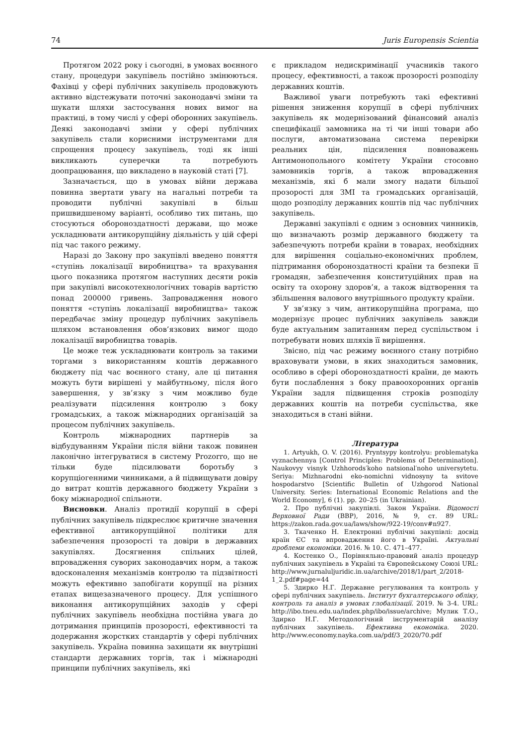74 Juris Europensis Scientia
Протягом 2022 року і сьогодні, в умовах воєнного стану, процедури закупівель постійно змінюються. Фахівці у сфері публічних закупівель продовжують активно відстежувати поточні законодавчі зміни та шукати шляхи застосування нових вимог на практиці, в тому числі у сфері оборонних закупівель. Деякі законодавчі зміни у сфері публічних закупівель стали корисними інструментами для спрощення процесу закупівель, тоді як інші викликають суперечки та потребують доопрацювання, що викладено в науковій статі [7].
Зазначається, що в умовах війни держава повинна звертати увагу на нагальні потреби та проводити публічні закупівлі в більш пришвидшеному варіанті, особливо тих питань, що стосуються обороноздатності держави, що може ускладнювати антикорупційну діяльність у цій сфері під час такого режиму.
Наразі до Закону про закупівлі введено поняття «ступінь локалізації виробництва» та врахування цього показника протягом наступних десяти років при закупівлі високотехнологічних товарів вартістю понад 200000 гривень. Запровадження нового поняття «ступінь локалізації виробництва» також передбачає зміну процедур публічних закупівель шляхом встановлення обов’язкових вимог щодо локалізації виробництва товарів.
Це може теж ускладнювати контроль за такими торгами з використанням коштів державного бюджету під час воєнного стану, але ці питання можуть бути вирішені у майбутньому, після його завершення, у зв’язку з чим можливо буде реалізувати підсилення контролю з боку громадських, а також міжнародних організацій за процесом публічних закупівель.
Контроль міжнародних партнерів за відбудуванням України після війни також повинен лаконічно інтегруватися в систему Prozorro, що не тільки буде підсилювати боротьбу з корупціогенними чинниками, а й підвищувати довіру до витрат коштів державного бюджету України з боку міжнародної спільноти.
Висновки. Аналіз протидії корупції в сфері публічних закупівель підкреслює критичне значення ефективної антикорупційної політики для забезпечення прозорості та довіри в державних закупівлях. Досягнення спільних цілей, впровадження суворих законодавчих норм, а також вдосконалення механізмів контролю та підзвітності можуть ефективно запобігати корупції на різних етапах вищезазначеного процесу. Для успішного виконання антикорупційних заходів у сфері публічних закупівель необхідна постійна увага до дотримання принципів прозорості, ефективності та додержання жорстких стандартів у сфері публічних закупівель. Україна повинна захищати як внутрішні стандарти державних торгів, так і міжнародні принципи публічних закупівель, які
є прикладом недискримінації учасників такого процесу, ефективності, а також прозорості розподілу державних коштів.
Важливої уваги потребують такі ефективні рішення зниження корупції в сфері публічних закупівель як модернізований фінансовий аналіз специфікації замовника на ті чи інші товари або послуги, автоматизована система перевірки реальних цін, підсилення повноважень Антимонопольного комітету України стосовно замовників торгів, а також впровадження механізмів, які б мали змогу надати більшої прозорості для ЗМІ та громадських організацій, щодо розподілу державних коштів під час публічних закупівель.
Державні закупівлі є одним з основних чинників, що визначають розмір державного бюджету та забезпечують потреби країни в товарах, необхідних для вирішення соціально-економічних проблем, підтримання обороноздатності країни та безпеки її громадян, забезпечення конституційних прав на освіту та охорону здоров’я, а також відтворення та збільшення валового внутрішнього продукту країни.
У зв’язку з чим, антикорупційна програма, що модернізує процес публічних закупівель завжди буде актуальним запитанням перед суспільством і потребувати нових шляхів її вирішення.
Звісно, під час режиму воєнного стану потрібно враховувати умови, в яких знаходиться замовник, особливо в сфері обороноздатності країни, де мають бути послаблення з боку правоохоронних органів України задля підвищення строків розподілу державних коштів на потреби суспільства, яке знаходиться в стані війни.
Література
1. Artyukh, O. V. (2016). Pryntsypy kontrolyu: problematyka vyznachennya [Control Principles: Problems of Determination]. Naukovyy visnyk Uzhhorods′koho natsional′noho universytetu. Seriya: Mizhnarodni eko-nomichni vidnosyny ta svitove hospodarstvo [Scientific Bulletin of Uzhgorod National University. Series: International Economic Relations and the World Economy], 6 (1). pp. 20–25 (in Ukrainian).
2. Про публічні закупівлі. Закон України. Відомості Верховної Ради (ВВР), 2016, № 9, ст. 89 URL: https://zakon.rada.gov.ua/laws/show/922-19/conv#n927.
3. Ткаченко Н. Електронні публічні закупівлі: досвід країн ЄС та впровадження його в Україні. Актуальні проблеми економіки. 2016. № 10. С. 471–477.
4. Костенко О., Порівняльно-правовий аналіз процедур публічних закупівель в Україні та Європейському Союзі URL: http://www.jurnaluljuridic.in.ua/archive/2018/1/part_2/2018-1_2.pdf#page=44
5. Здирко Н.Г. Державне регулювання та контроль у сфері публічних закупівель. Інститут бухгалтерського обліку, контроль та аналіз в умовах глобалізації. 2019. № 3-4. URL: http://ibo.tneu.edu.ua/index.php/ibo/issue/archive; Мулик Т.О., Здирко Н.Г. Методологічний інструментарій аналізу публічних закупівель. Ефективна економіка. 2020. http://www.economy.nayka.com.ua/pdf/3_2020/70.pdf